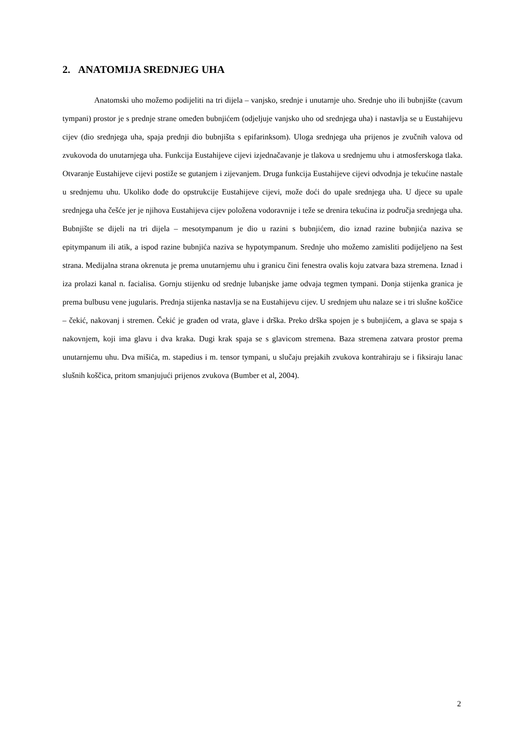2. ANATOMIJA SREDNJEG UHA
Anatomski uho možemo podijeliti na tri dijela – vanjsko, srednje i unutarnje uho. Srednje uho ili bubnjište (cavum tympani) prostor je s prednje strane omeđen bubnjićem (odjeljuje vanjsko uho od srednjega uha) i nastavlja se u Eustahijevu cijev (dio srednjega uha, spaja prednji dio bubnjišta s epifarinksom). Uloga srednjega uha prijenos je zvučnih valova od zvukovoda do unutarnjega uha. Funkcija Eustahijeve cijevi izjednačavanje je tlakova u srednjemu uhu i atmosferskoga tlaka. Otvaranje Eustahijeve cijevi postiže se gutanjem i zijevanjem. Druga funkcija Eustahijeve cijevi odvodnja je tekućine nastale u srednjemu uhu. Ukoliko dođe do opstrukcije Eustahijeve cijevi, može doći do upale srednjega uha. U djece su upale srednjega uha češće jer je njihova Eustahijeva cijev položena vodoravnije i teže se drenira tekućina iz područja srednjega uha. Bubnjište se dijeli na tri dijela – mesotympanum je dio u razini s bubnjićem, dio iznad razine bubnjića naziva se epitympanum ili atik, a ispod razine bubnjića naziva se hypotympanum. Srednje uho možemo zamisliti podijeljeno na šest strana. Medijalna strana okrenuta je prema unutarnjemu uhu i granicu čini fenestra ovalis koju zatvara baza stremena. Iznad i iza prolazi kanal n. facialisa. Gornju stijenku od srednje lubanjske jame odvaja tegmen tympani. Donja stijenka granica je prema bulbusu vene jugularis. Prednja stijenka nastavlja se na Eustahijevu cijev. U srednjem uhu nalaze se i tri slušne koščice – čekić, nakovanj i stremen. Čekić je građen od vrata, glave i drška. Preko drška spojen je s bubnjićem, a glava se spaja s nakovnjem, koji ima glavu i dva kraka. Dugi krak spaja se s glavicom stremena. Baza stremena zatvara prostor prema unutarnjemu uhu. Dva mišića, m. stapedius i m. tensor tympani, u slučaju prejakih zvukova kontrahiraju se i fiksiraju lanac slušnih koščica, pritom smanjujući prijenos zvukova (Bumber et al, 2004).
2